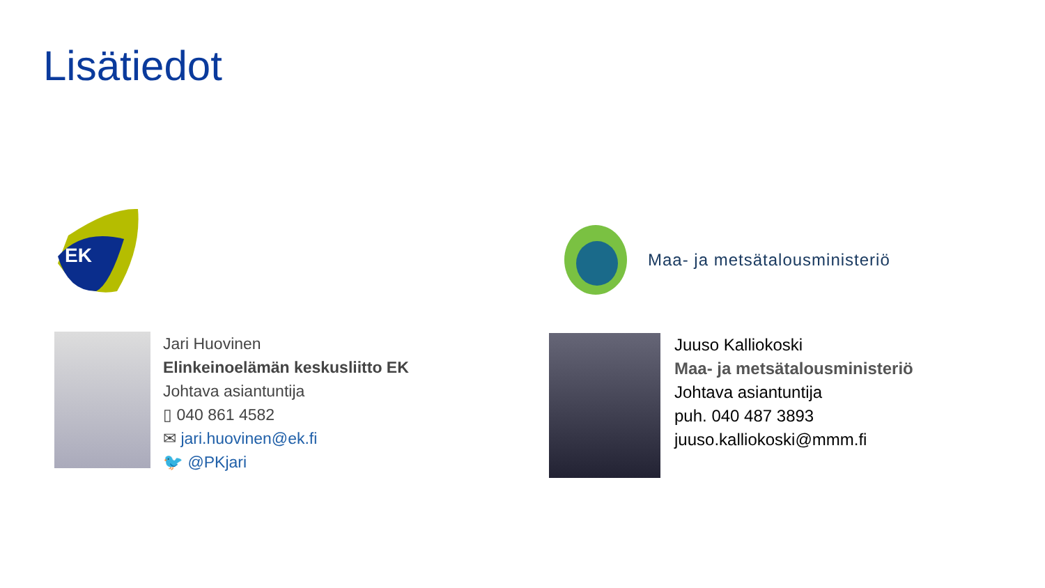Lisätiedot
EK
Maa- ja metsätalousministeriö
Jari Huovinen
Elinkeinoelämän keskusliitto EK
Johtava asiantuntija
▯ 040 861 4582
✉ jari.huovinen@ek.fi
🐦 @PKjari
Juuso Kalliokoski
Maa- ja metsätalousministeriö
Johtava asiantuntija
puh. 040 487 3893
juuso.kalliokoski@mmm.fi